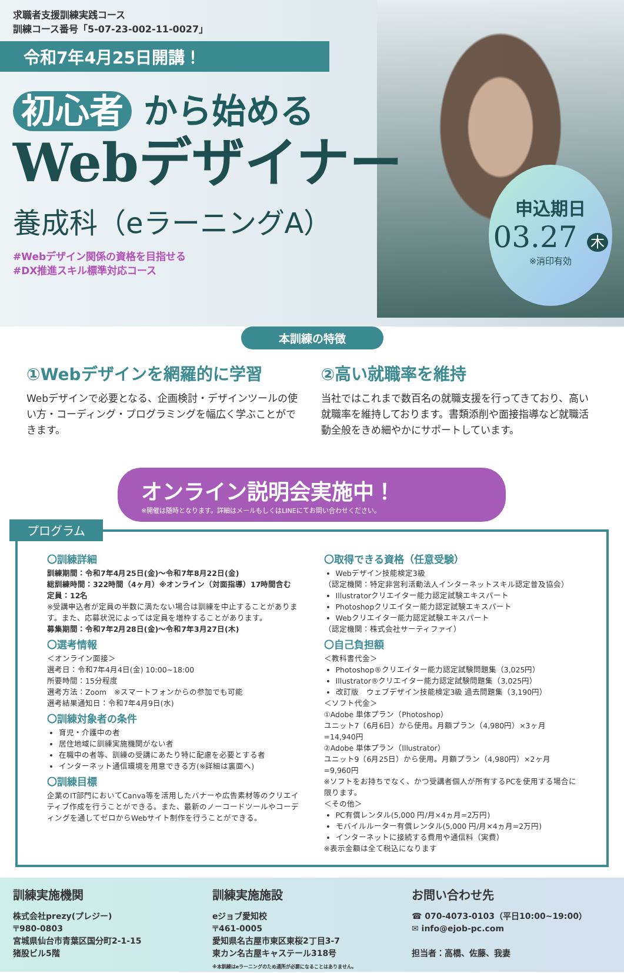求職者支援訓練実践コース
訓練コース番号「5-07-23-002-11-0027」
令和7年4月25日開講！
初心者 から始める
Webデザイナー
養成科（eラーニングA）
#Webデザイン関係の資格を目指せる
#DX推進スキル標準対応コース
申込期日
03.27 木
※消印有効
本訓練の特徴
①Webデザインを網羅的に学習
Webデザインで必要となる、企画検討・デザインツールの使い方・コーディング・プログラミングを幅広く学ぶことができます。
②高い就職率を維持
当社ではこれまで数百名の就職支援を行ってきており、高い就職率を維持しております。書類添削や面接指導など就職活動全般をきめ細やかにサポートしています。
オンライン説明会実施中！
※開催は随時となります。詳細はメールもしくはLINEにてお問い合わせください。
プログラム
〇訓練詳細
訓練期間：令和7年4月25日(金)～令和7年8月22日(金)
総訓練時間：322時間（4ヶ月）※オンライン（対面指導）17時間含む
定員：12名
※受講申込者が定員の半数に満たない場合は訓練を中止することがあります。また、応募状況によっては定員を増枠することがあります。
募集期間：令和7年2月28日(金)～令和7年3月27日(木)
〇選考情報
＜オンライン面接＞
選考日：令和7年4月4日(金) 10:00~18:00
所要時間：15分程度
選考方法：Zoom　※スマートフォンからの参加でも可能
選考結果通知日：令和7年4月9日(水)
〇訓練対象者の条件
育児・介護中の者
居住地域に訓練実施機関がない者
在職中の者等、訓練の受講にあたり特に配慮を必要とする者
インターネット通信環境を用意できる方(※詳細は裏面へ)
〇訓練目標
企業のIT部門においてCanva等を活用したバナーや広告素材等のクリエイティブ作成を行うことができる。また、最新のノーコードツールやコーディングを通してゼロからWebサイト制作を行うことができる。
〇取得できる資格（任意受験）
Webデザイン技能検定3級
（認定機関：特定非営利活動法人インターネットスキル認定普及協会）
Illustratorクリエイター能力認定試験エキスパート
Photoshopクリエイター能力認定試験エキスパート
Webクリエイター能力認定試験エキスパート
（認定機関：株式会社サーティファイ）
〇自己負担額
＜教科書代金＞
Photoshop®クリエイター能力認定試験問題集（3,025円）
Illustrator®クリエイター能力認定試験問題集（3,025円）
改訂版　ウェブデザイン技能検定3級 過去問題集（3,190円）
＜ソフト代金＞
①Adobe 単体プラン（Photoshop）
ユニット7（6月6日）から使用。月額プラン（4,980円）×3ヶ月=14,940円
②Adobe 単体プラン（Illustrator）
ユニット9（6月25日）から使用。月額プラン（4,980円）×2ヶ月=9,960円
※ソフトをお持ちでなく、かつ受講者個人が所有するPCを使用する場合に限ります。
＜その他＞
PC有償レンタル(5,000 円/月×4ヵ月=2万円)
モバイルルーター有償レンタル(5,000 円/月×4ヵ月=2万円)
インターネットに接続する費用や通信料（実費）
※表示金額は全て税込になります
訓練実施機関
株式会社prezy(プレジー)
〒980-0803
宮城県仙台市青葉区国分町2-1-15
猪股ビル5階
訓練実施施設
eジョブ愛知校
〒461-0005
愛知県名古屋市東区東桜2丁目3-7
東カン名古屋キャステール318号
※本訓練はeラーニングのため通所が必要になることはありません。
お問い合わせ先
☎ 070-4073-0103（平日10:00~19:00）
✉ info@ejob-pc.com
担当者：高橋、佐藤、我妻